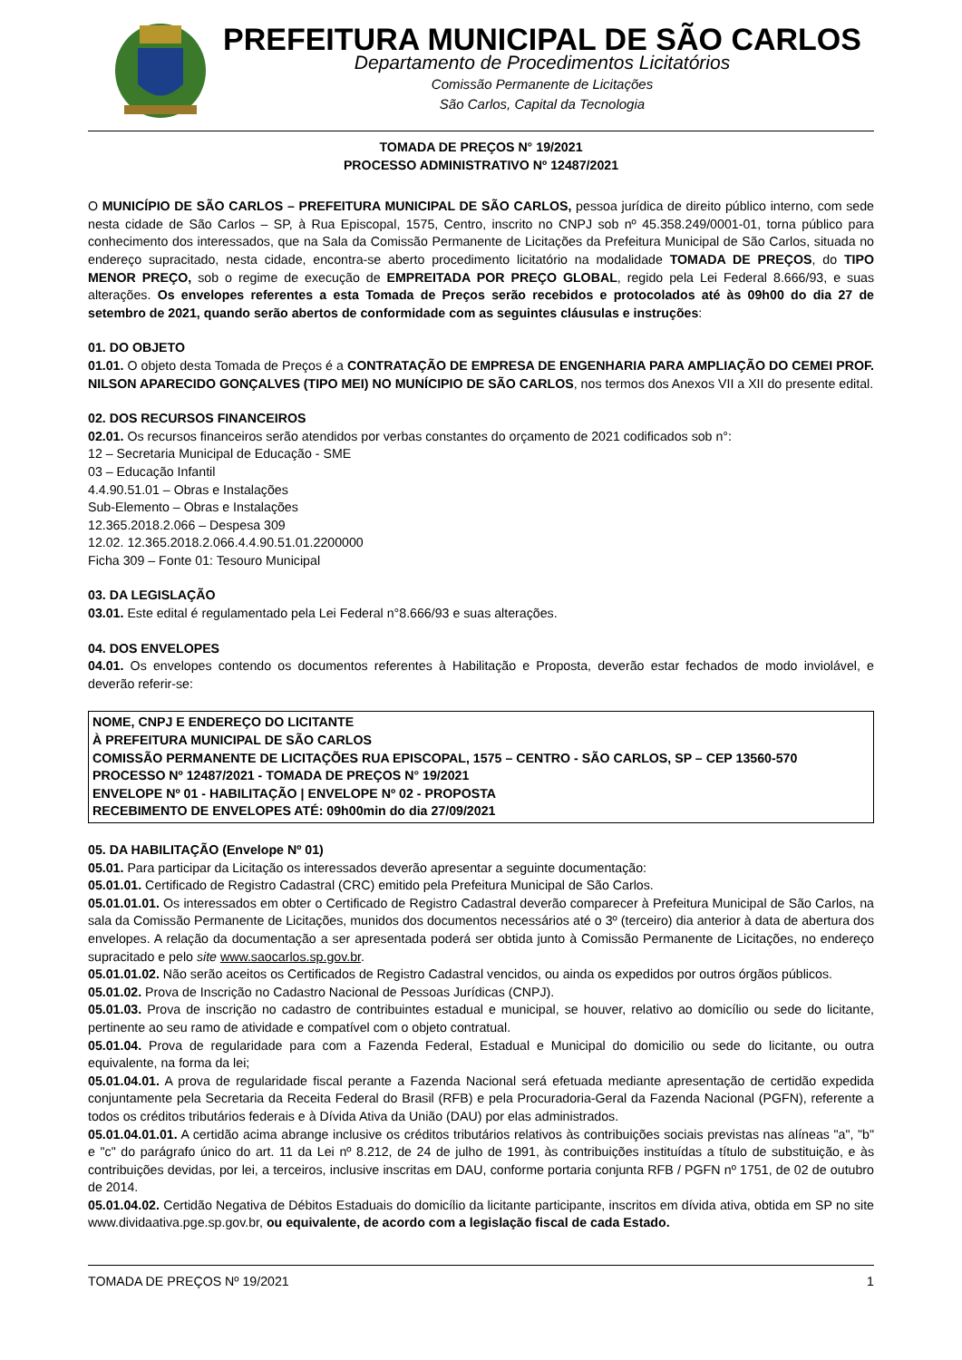PREFEITURA MUNICIPAL DE SÃO CARLOS
Departamento de Procedimentos Licitatórios
Comissão Permanente de Licitações
São Carlos, Capital da Tecnologia
TOMADA DE PREÇOS N° 19/2021
PROCESSO ADMINISTRATIVO Nº 12487/2021
O MUNICÍPIO DE SÃO CARLOS – PREFEITURA MUNICIPAL DE SÃO CARLOS, pessoa jurídica de direito público interno, com sede nesta cidade de São Carlos – SP, à Rua Episcopal, 1575, Centro, inscrito no CNPJ sob nº 45.358.249/0001-01, torna público para conhecimento dos interessados, que na Sala da Comissão Permanente de Licitações da Prefeitura Municipal de São Carlos, situada no endereço supracitado, nesta cidade, encontra-se aberto procedimento licitatório na modalidade TOMADA DE PREÇOS, do TIPO MENOR PREÇO, sob o regime de execução de EMPREITADA POR PREÇO GLOBAL, regido pela Lei Federal 8.666/93, e suas alterações. Os envelopes referentes a esta Tomada de Preços serão recebidos e protocolados até às 09h00 do dia 27 de setembro de 2021, quando serão abertos de conformidade com as seguintes cláusulas e instruções:
01. DO OBJETO
01.01. O objeto desta Tomada de Preços é a CONTRATAÇÃO DE EMPRESA DE ENGENHARIA PARA AMPLIAÇÃO DO CEMEI PROF. NILSON APARECIDO GONÇALVES (TIPO MEI) NO MUNÍCIPIO DE SÃO CARLOS, nos termos dos Anexos VII a XII do presente edital.
02. DOS RECURSOS FINANCEIROS
02.01. Os recursos financeiros serão atendidos por verbas constantes do orçamento de 2021 codificados sob n°:
12 – Secretaria Municipal de Educação - SME
03 – Educação Infantil
4.4.90.51.01 – Obras e Instalações
Sub-Elemento – Obras e Instalações
12.365.2018.2.066 – Despesa 309
12.02. 12.365.2018.2.066.4.4.90.51.01.2200000
Ficha 309 – Fonte 01: Tesouro Municipal
03. DA LEGISLAÇÃO
03.01. Este edital é regulamentado pela Lei Federal n°8.666/93 e suas alterações.
04. DOS ENVELOPES
04.01. Os envelopes contendo os documentos referentes à Habilitação e Proposta, deverão estar fechados de modo inviolável, e deverão referir-se:
NOME, CNPJ E ENDEREÇO DO LICITANTE
À PREFEITURA MUNICIPAL DE SÃO CARLOS
COMISSÃO PERMANENTE DE LICITAÇÕES RUA EPISCOPAL, 1575 – CENTRO - SÃO CARLOS, SP – CEP 13560-570
PROCESSO Nº 12487/2021 - TOMADA DE PREÇOS N° 19/2021
ENVELOPE Nº 01 - HABILITAÇÃO | ENVELOPE Nº 02 - PROPOSTA
RECEBIMENTO DE ENVELOPES ATÉ: 09h00min do dia 27/09/2021
05. DA HABILITAÇÃO (Envelope Nº 01)
05.01. Para participar da Licitação os interessados deverão apresentar a seguinte documentação:
05.01.01. Certificado de Registro Cadastral (CRC) emitido pela Prefeitura Municipal de São Carlos.
05.01.01.01. Os interessados em obter o Certificado de Registro Cadastral deverão comparecer à Prefeitura Municipal de São Carlos, na sala da Comissão Permanente de Licitações, munidos dos documentos necessários até o 3º (terceiro) dia anterior à data de abertura dos envelopes. A relação da documentação a ser apresentada poderá ser obtida junto à Comissão Permanente de Licitações, no endereço supracitado e pelo site www.saocarlos.sp.gov.br.
05.01.01.02. Não serão aceitos os Certificados de Registro Cadastral vencidos, ou ainda os expedidos por outros órgãos públicos.
05.01.02. Prova de Inscrição no Cadastro Nacional de Pessoas Jurídicas (CNPJ).
05.01.03. Prova de inscrição no cadastro de contribuintes estadual e municipal, se houver, relativo ao domicílio ou sede do licitante, pertinente ao seu ramo de atividade e compatível com o objeto contratual.
05.01.04. Prova de regularidade para com a Fazenda Federal, Estadual e Municipal do domicilio ou sede do licitante, ou outra equivalente, na forma da lei;
05.01.04.01. A prova de regularidade fiscal perante a Fazenda Nacional será efetuada mediante apresentação de certidão expedida conjuntamente pela Secretaria da Receita Federal do Brasil (RFB) e pela Procuradoria-Geral da Fazenda Nacional (PGFN), referente a todos os créditos tributários federais e à Dívida Ativa da União (DAU) por elas administrados.
05.01.04.01.01. A certidão acima abrange inclusive os créditos tributários relativos às contribuições sociais previstas nas alíneas "a", "b" e "c" do parágrafo único do art. 11 da Lei nº 8.212, de 24 de julho de 1991, às contribuições instituídas a título de substituição, e às contribuições devidas, por lei, a terceiros, inclusive inscritas em DAU, conforme portaria conjunta RFB / PGFN nº 1751, de 02 de outubro de 2014.
05.01.04.02. Certidão Negativa de Débitos Estaduais do domicílio da licitante participante, inscritos em dívida ativa, obtida em SP no site www.dividaativa.pge.sp.gov.br, ou equivalente, de acordo com a legislação fiscal de cada Estado.
TOMADA DE PREÇOS Nº 19/2021 1